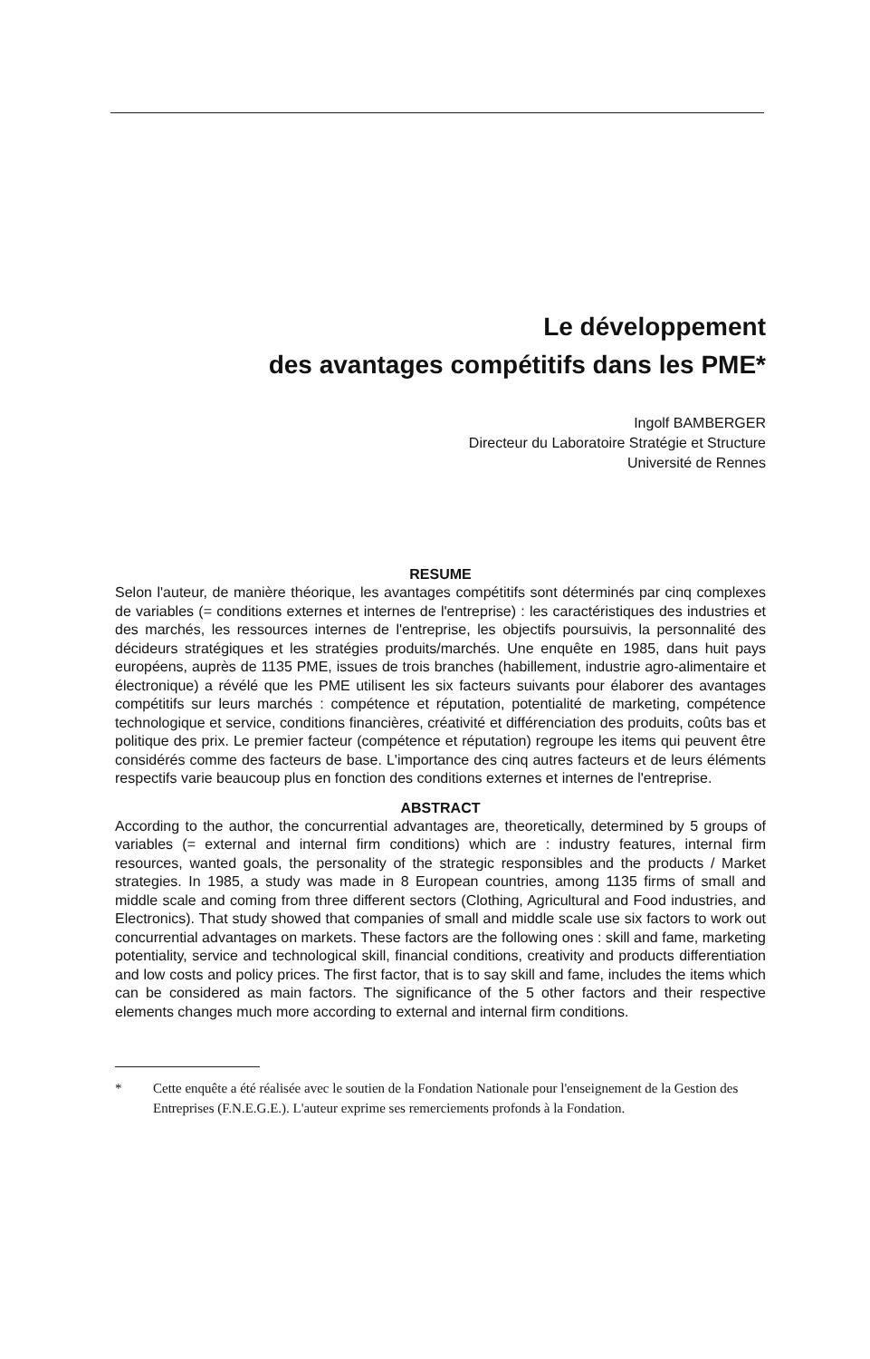Le développement
des avantages compétitifs dans les PME*
Ingolf BAMBERGER
Directeur du Laboratoire Stratégie et Structure
Université de Rennes
RESUME
Selon l'auteur, de manière théorique, les avantages compétitifs sont déterminés par cinq complexes de variables (= conditions externes et internes de l'entreprise) : les caractéristiques des industries et des marchés, les ressources internes de l'entreprise, les objectifs poursuivis, la personnalité des décideurs stratégiques et les stratégies produits/marchés. Une enquête en 1985, dans huit pays européens, auprès de 1135 PME, issues de trois branches (habillement, industrie agro-alimentaire et électronique) a révélé que les PME utilisent les six facteurs suivants pour élaborer des avantages compétitifs sur leurs marchés : compétence et réputation, potentialité de marketing, compétence technologique et service, conditions financières, créativité et différenciation des produits, coûts bas et politique des prix. Le premier facteur (compétence et réputation) regroupe les items qui peuvent être considérés comme des facteurs de base. L'importance des cinq autres facteurs et de leurs éléments respectifs varie beaucoup plus en fonction des conditions externes et internes de l'entreprise.
ABSTRACT
According to the author, the concurrential advantages are, theoretically, determined by 5 groups of variables (= external and internal firm conditions) which are : industry features, internal firm resources, wanted goals, the personality of the strategic responsibles and the products / Market strategies. In 1985, a study was made in 8 European countries, among 1135 firms of small and middle scale and coming from three different sectors (Clothing, Agricultural and Food industries, and Electronics). That study showed that companies of small and middle scale use six factors to work out concurrential advantages on markets. These factors are the following ones : skill and fame, marketing potentiality, service and technological skill, financial conditions, creativity and products differentiation and low costs and policy prices. The first factor, that is to say skill and fame, includes the items which can be considered as main factors. The significance of the 5 other factors and their respective elements changes much more according to external and internal firm conditions.
* Cette enquête a été réalisée avec le soutien de la Fondation Nationale pour l'enseignement de la Gestion des Entreprises (F.N.E.G.E.). L'auteur exprime ses remerciements profonds à la Fondation.